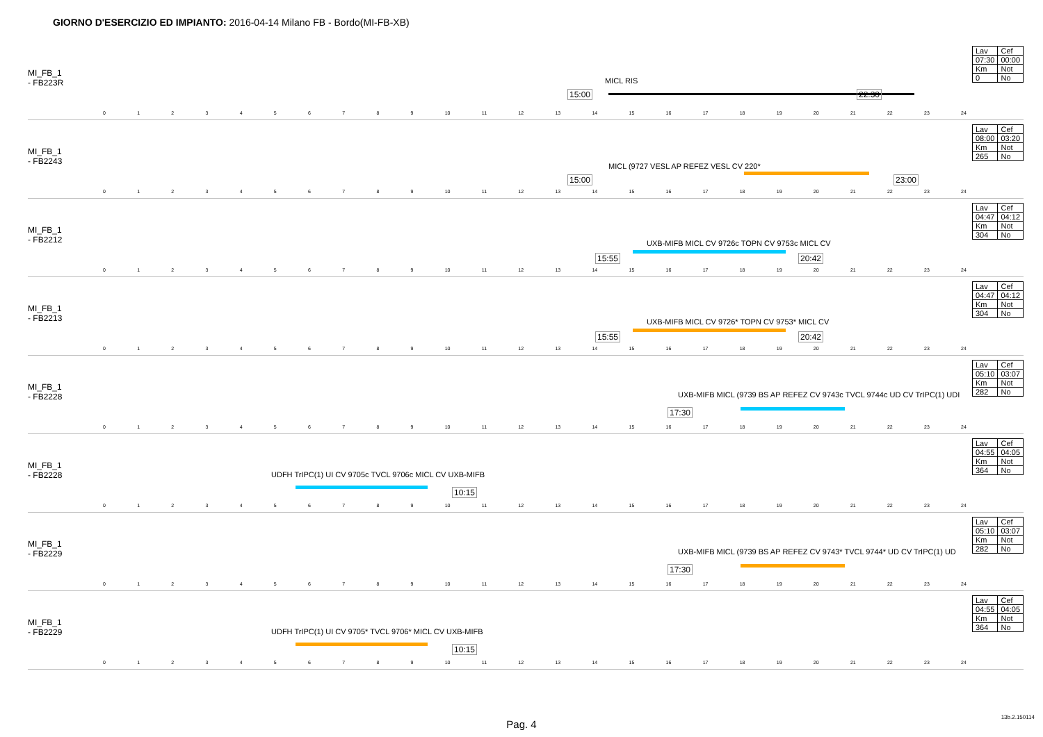GIORNO D'ESERCIZIO ED IMPIANTO: 2016-04-14 Milano FB - Bordo(MI-FB-XB)
MI_FB_1
- FB223R
MICL RIS
15:00 22:30
0123456789 10 11 12 13 14 15 16 17 18 19 20 21 22 23 24
| Lav | Cef |
| 07:30 | 00:00 |
| Km | Not |
| 0 | No |
MI_FB_1
- FB2243
MICL (9727 VESL AP REFEZ VESL CV 220*
15:00 23:00
0123456789 10 11 12 13 14 15 16 17 18 19 20 21 22 23 24
| Lav | Cef |
| 08:00 | 03:20 |
| Km | Not |
| 265 | No |
MI_FB_1
- FB2212
UXB-MIFB MICL CV 9726c TOPN CV 9753c MICL CV
15:55 20:42
0123456789 10 11 12 13 14 15 16 17 18 19 20 21 22 23 24
| Lav | Cef |
| 04:47 | 04:12 |
| Km | Not |
| 304 | No |
MI_FB_1
- FB2213
UXB-MIFB MICL CV 9726* TOPN CV 9753* MICL CV
15:55 20:42
0123456789 10 11 12 13 14 15 16 17 18 19 20 21 22 23 24
| Lav | Cef |
| 04:47 | 04:12 |
| Km | Not |
| 304 | No |
MI_FB_1
- FB2228
UXB-MIFB MICL (9739 BS AP REFEZ CV 9743c TVCL 9744c UD CV TrIPC(1) UDI
17:30
0123456789 10 11 12 13 14 15 16 17 18 19 20 21 22 23 24
| Lav | Cef |
| 05:10 | 03:07 |
| Km | Not |
| 282 | No |
MI_FB_1
- FB2228
UDFH TrIPC(1) UI CV 9705c TVCL 9706c MICL CV UXB-MIFB
10:15
0123456789 10 11 12 13 14 15 16 17 18 19 20 21 22 23 24
| Lav | Cef |
| 04:55 | 04:05 |
| Km | Not |
| 364 | No |
MI_FB_1
- FB2229
UXB-MIFB MICL (9739 BS AP REFEZ CV 9743* TVCL 9744* UD CV TrIPC(1) UD
17:30
0123456789 10 11 12 13 14 15 16 17 18 19 20 21 22 23 24
| Lav | Cef |
| 05:10 | 03:07 |
| Km | Not |
| 282 | No |
MI_FB_1
- FB2229
UDFH TrIPC(1) UI CV 9705* TVCL 9706* MICL CV UXB-MIFB
10:15
0123456789 10 11 12 13 14 15 16 17 18 19 20 21 22 23 24
| Lav | Cef |
| 04:55 | 04:05 |
| Km | Not |
| 364 | No |
Pag. 4
13b.2.150114